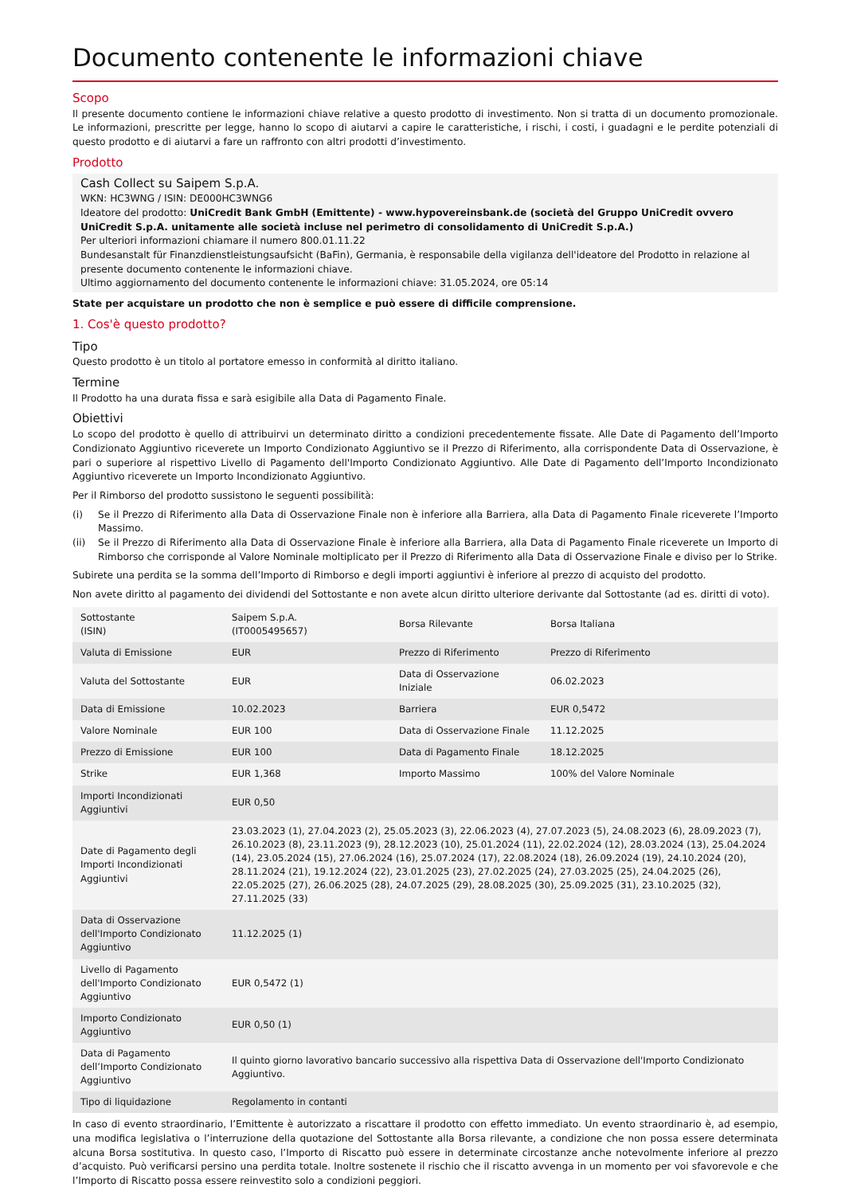Documento contenente le informazioni chiave
Scopo
Il presente documento contiene le informazioni chiave relative a questo prodotto di investimento. Non si tratta di un documento promozionale. Le informazioni, prescritte per legge, hanno lo scopo di aiutarvi a capire le caratteristiche, i rischi, i costi, i guadagni e le perdite potenziali di questo prodotto e di aiutarvi a fare un raffronto con altri prodotti d’investimento.
Prodotto
Cash Collect su Saipem S.p.A.
WKN: HC3WNG / ISIN: DE000HC3WNG6
Ideatore del prodotto: UniCredit Bank GmbH (Emittente) - www.hypovereinsbank.de (società del Gruppo UniCredit ovvero UniCredit S.p.A. unitamente alle società incluse nel perimetro di consolidamento di UniCredit S.p.A.)
Per ulteriori informazioni chiamare il numero 800.01.11.22
Bundesanstalt für Finanzdienstleistungsaufsicht (BaFin), Germania, è responsabile della vigilanza dell'ideatore del Prodotto in relazione al presente documento contenente le informazioni chiave.
Ultimo aggiornamento del documento contenente le informazioni chiave: 31.05.2024, ore 05:14
State per acquistare un prodotto che non è semplice e può essere di difficile comprensione.
1. Cos'è questo prodotto?
Tipo
Questo prodotto è un titolo al portatore emesso in conformità al diritto italiano.
Termine
Il Prodotto ha una durata fissa e sarà esigibile alla Data di Pagamento Finale.
Obiettivi
Lo scopo del prodotto è quello di attribuirvi un determinato diritto a condizioni precedentemente fissate. Alle Date di Pagamento dell’Importo Condizionato Aggiuntivo riceverete un Importo Condizionato Aggiuntivo se il Prezzo di Riferimento, alla corrispondente Data di Osservazione, è pari o superiore al rispettivo Livello di Pagamento dell'Importo Condizionato Aggiuntivo. Alle Date di Pagamento dell’Importo Incondizionato Aggiuntivo riceverete un Importo Incondizionato Aggiuntivo.
Per il Rimborso del prodotto sussistono le seguenti possibilità:
(i) Se il Prezzo di Riferimento alla Data di Osservazione Finale non è inferiore alla Barriera, alla Data di Pagamento Finale riceverete l’Importo Massimo.
(ii) Se il Prezzo di Riferimento alla Data di Osservazione Finale è inferiore alla Barriera, alla Data di Pagamento Finale riceverete un Importo di Rimborso che corrisponde al Valore Nominale moltiplicato per il Prezzo di Riferimento alla Data di Osservazione Finale e diviso per lo Strike.
Subirete una perdita se la somma dell’Importo di Rimborso e degli importi aggiuntivi è inferiore al prezzo di acquisto del prodotto.
Non avete diritto al pagamento dei dividendi del Sottostante e non avete alcun diritto ulteriore derivante dal Sottostante (ad es. diritti di voto).
| Sottostante (ISIN) | Saipem S.p.A. (IT0005495657) | Borsa Rilevante | Borsa Italiana |
| Valuta di Emissione | EUR | Prezzo di Riferimento | Prezzo di Riferimento |
| Valuta del Sottostante | EUR | Data di Osservazione Iniziale | 06.02.2023 |
| Data di Emissione | 10.02.2023 | Barriera | EUR 0,5472 |
| Valore Nominale | EUR 100 | Data di Osservazione Finale | 11.12.2025 |
| Prezzo di Emissione | EUR 100 | Data di Pagamento Finale | 18.12.2025 |
| Strike | EUR 1,368 | Importo Massimo | 100% del Valore Nominale |
| Importi Incondizionati Aggiuntivi | EUR 0,50 | | |
| Date di Pagamento degli Importi Incondizionati Aggiuntivi | 23.03.2023 (1), 27.04.2023 (2), 25.05.2023 (3), 22.06.2023 (4), 27.07.2023 (5), 24.08.2023 (6), 28.09.2023 (7), 26.10.2023 (8), 23.11.2023 (9), 28.12.2023 (10), 25.01.2024 (11), 22.02.2024 (12), 28.03.2024 (13), 25.04.2024 (14), 23.05.2024 (15), 27.06.2024 (16), 25.07.2024 (17), 22.08.2024 (18), 26.09.2024 (19), 24.10.2024 (20), 28.11.2024 (21), 19.12.2024 (22), 23.01.2025 (23), 27.02.2025 (24), 27.03.2025 (25), 24.04.2025 (26), 22.05.2025 (27), 26.06.2025 (28), 24.07.2025 (29), 28.08.2025 (30), 25.09.2025 (31), 23.10.2025 (32), 27.11.2025 (33) | | |
| Data di Osservazione dell'Importo Condizionato Aggiuntivo | 11.12.2025 (1) | | |
| Livello di Pagamento dell'Importo Condizionato Aggiuntivo | EUR 0,5472 (1) | | |
| Importo Condizionato Aggiuntivo | EUR 0,50 (1) | | |
| Data di Pagamento dell’Importo Condizionato Aggiuntivo | Il quinto giorno lavorativo bancario successivo alla rispettiva Data di Osservazione dell'Importo Condizionato Aggiuntivo. | | |
| Tipo di liquidazione | Regolamento in contanti | | |
In caso di evento straordinario, l’Emittente è autorizzato a riscattare il prodotto con effetto immediato. Un evento straordinario è, ad esempio, una modifica legislativa o l’interruzione della quotazione del Sottostante alla Borsa rilevante, a condizione che non possa essere determinata alcuna Borsa sostitutiva. In questo caso, l’Importo di Riscatto può essere in determinate circostanze anche notevolmente inferiore al prezzo d’acquisto. Può verificarsi persino una perdita totale. Inoltre sostenete il rischio che il riscatto avvenga in un momento per voi sfavorevole e che l’Importo di Riscatto possa essere reinvestito solo a condizioni peggiori.